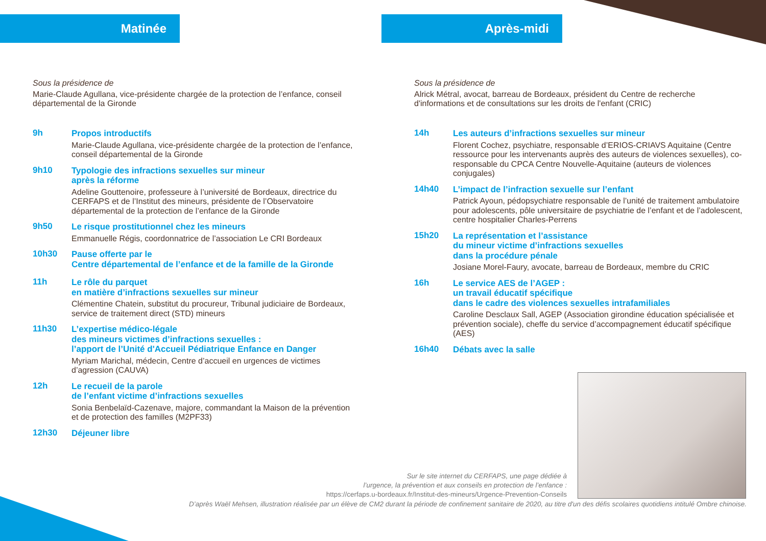Matinée
Sous la présidence de
Marie-Claude Agullana, vice-présidente chargée de la protection de l’enfance, conseil départemental de la Gironde
9h
Propos introductifs
Marie-Claude Agullana, vice-présidente chargée de la protection de l’enfance, conseil départemental de la Gironde
9h10
Typologie des infractions sexuelles sur mineur
après la réforme
Adeline Gouttenoire, professeure à l’université de Bordeaux, directrice du CERFAPS et de l’Institut des mineurs, présidente de l’Observatoire départemental de la protection de l’enfance de la Gironde
9h50
Le risque prostitutionnel chez les mineurs
Emmanuelle Régis, coordonnatrice de l’association Le CRI Bordeaux
10h30
Pause offerte par le
Centre départemental de l’enfance et de la famille de la Gironde
11h
Le rôle du parquet
en matière d’infractions sexuelles sur mineur
Clémentine Chatein, substitut du procureur, Tribunal judiciaire de Bordeaux, service de traitement direct (STD) mineurs
11h30
L’expertise médico-légale
des mineurs victimes d’infractions sexuelles :
l’apport de l’Unité d'Accueil Pédiatrique Enfance en Danger
Myriam Marichal, médecin, Centre d’accueil en urgences de victimes d’agression (CAUVA)
12h
Le recueil de la parole
de l’enfant victime d’infractions sexuelles
Sonia Benbelaïd-Cazenave, majore, commandant la Maison de la prévention et de protection des familles (M2PF33)
12h30
Déjeuner libre
Après-midi
Sous la présidence de
Alrick Métral, avocat, barreau de Bordeaux, président du Centre de recherche d'informations et de consultations sur les droits de l'enfant (CRIC)
14h
Les auteurs d’infractions sexuelles sur mineur
Florent Cochez, psychiatre, responsable d’ERIOS-CRIAVS Aquitaine (Centre ressource pour les intervenants auprès des auteurs de violences sexuelles), co-responsable du CPCA Centre Nouvelle-Aquitaine (auteurs de violences conjugales)
14h40
L’impact de l’infraction sexuelle sur l’enfant
Patrick Ayoun, pédopsychiatre responsable de l’unité de traitement ambulatoire pour adolescents, pôle universitaire de psychiatrie de l’enfant et de l’adolescent, centre hospitalier Charles-Perrens
15h20
La représentation et l’assistance
du mineur victime d’infractions sexuelles
dans la procédure pénale
Josiane Morel-Faury, avocate, barreau de Bordeaux, membre du CRIC
16h
Le service AES de l’AGEP :
un travail éducatif spécifique
dans le cadre des violences sexuelles intrafamiliales
Caroline Desclaux Sall, AGEP (Association girondine éducation spécialisée et prévention sociale), cheffe du service d’accompagnement éducatif spécifique (AES)
16h40
Débats avec la salle
Sur le site internet du CERFAPS, une page dédiée à
l’urgence, la prévention et aux conseils en protection de l’enfance :
https://cerfaps.u-bordeaux.fr/Institut-des-mineurs/Urgence-Prevention-Conseils
D’après Waël Mehsen, illustration réalisée par un élève de CM2 durant la période de confinement sanitaire de 2020, au titre d'un des défis scolaires quotidiens intitulé Ombre chinoise.